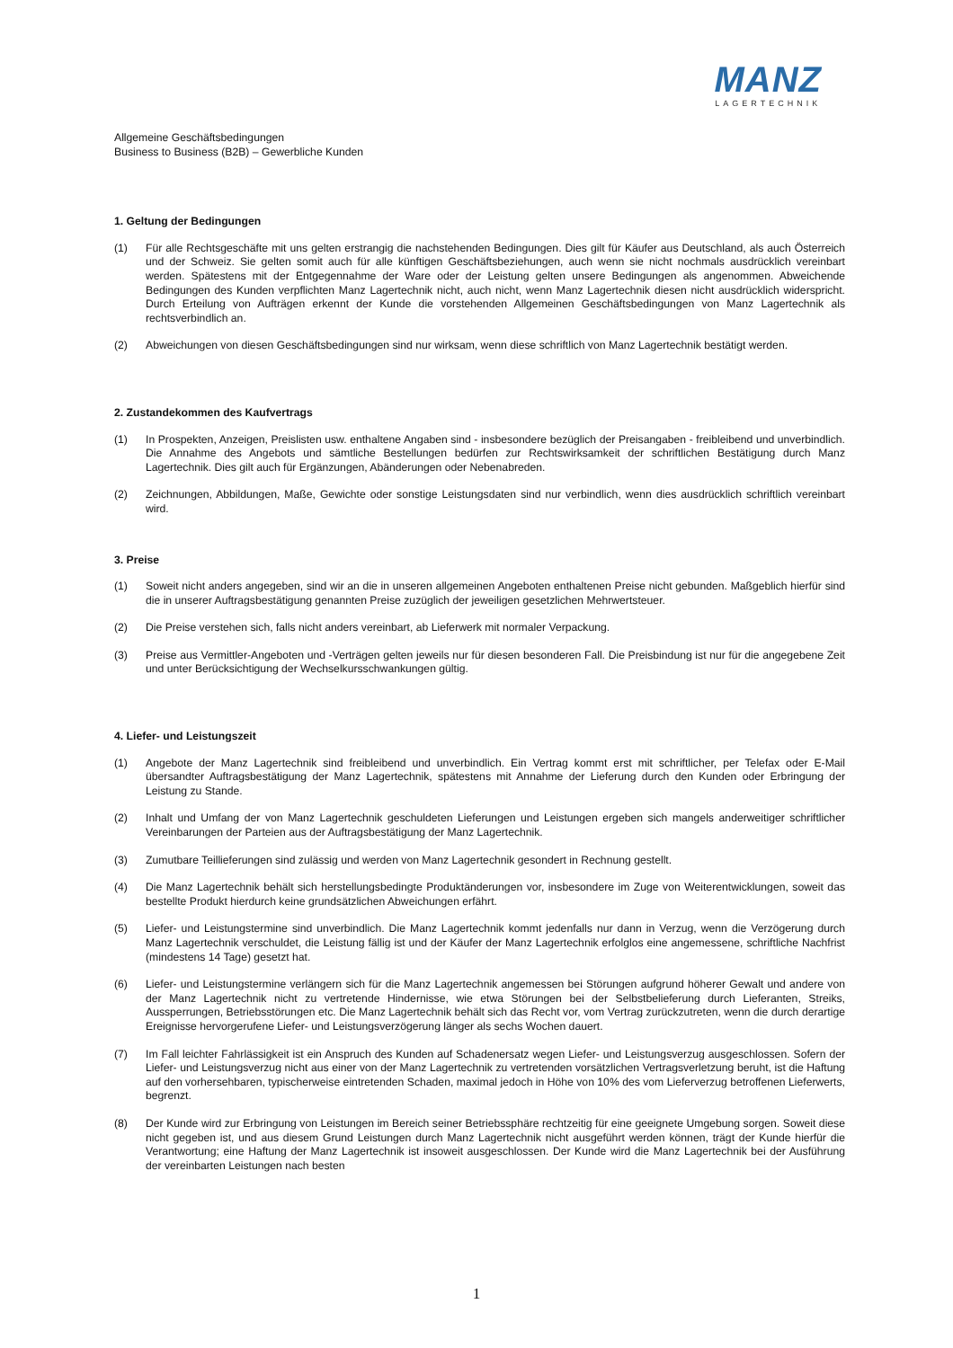MANZ
LAGERTECHNIK
Allgemeine Geschäftsbedingungen
Business to Business (B2B) – Gewerbliche Kunden
1. Geltung der Bedingungen
(1) Für alle Rechtsgeschäfte mit uns gelten erstrangig die nachstehenden Bedingungen. Dies gilt für Käufer aus Deutschland, als auch Österreich und der Schweiz. Sie gelten somit auch für alle künftigen Geschäftsbeziehungen, auch wenn sie nicht nochmals ausdrücklich vereinbart werden. Spätestens mit der Entgegennahme der Ware oder der Leistung gelten unsere Bedingungen als angenommen. Abweichende Bedingungen des Kunden verpflichten Manz Lagertechnik nicht, auch nicht, wenn Manz Lagertechnik diesen nicht ausdrücklich widerspricht. Durch Erteilung von Aufträgen erkennt der Kunde die vorstehenden Allgemeinen Geschäftsbedingungen von Manz Lagertechnik als rechtsverbindlich an.
(2) Abweichungen von diesen Geschäftsbedingungen sind nur wirksam, wenn diese schriftlich von Manz Lagertechnik bestätigt werden.
2. Zustandekommen des Kaufvertrags
(1) In Prospekten, Anzeigen, Preislisten usw. enthaltene Angaben sind - insbesondere bezüglich der Preisangaben - freibleibend und unverbindlich. Die Annahme des Angebots und sämtliche Bestellungen bedürfen zur Rechtswirksamkeit der schriftlichen Bestätigung durch Manz Lagertechnik. Dies gilt auch für Ergänzungen, Abänderungen oder Nebenabreden.
(2) Zeichnungen, Abbildungen, Maße, Gewichte oder sonstige Leistungsdaten sind nur verbindlich, wenn dies ausdrücklich schriftlich vereinbart wird.
3. Preise
(1) Soweit nicht anders angegeben, sind wir an die in unseren allgemeinen Angeboten enthaltenen Preise nicht gebunden. Maßgeblich hierfür sind die in unserer Auftragsbestätigung genannten Preise zuzüglich der jeweiligen gesetzlichen Mehrwertsteuer.
(2) Die Preise verstehen sich, falls nicht anders vereinbart, ab Lieferwerk mit normaler Verpackung.
(3) Preise aus Vermittler-Angeboten und -Verträgen gelten jeweils nur für diesen besonderen Fall. Die Preisbindung ist nur für die angegebene Zeit und unter Berücksichtigung der Wechselkursschwankungen gültig.
4. Liefer- und Leistungszeit
(1) Angebote der Manz Lagertechnik sind freibleibend und unverbindlich. Ein Vertrag kommt erst mit schriftlicher, per Telefax oder E-Mail übersandter Auftragsbestätigung der Manz Lagertechnik, spätestens mit Annahme der Lieferung durch den Kunden oder Erbringung der Leistung zu Stande.
(2) Inhalt und Umfang der von Manz Lagertechnik geschuldeten Lieferungen und Leistungen ergeben sich mangels anderweitiger schriftlicher Vereinbarungen der Parteien aus der Auftragsbestätigung der Manz Lagertechnik.
(3) Zumutbare Teillieferungen sind zulässig und werden von Manz Lagertechnik gesondert in Rechnung gestellt.
(4) Die Manz Lagertechnik behält sich herstellungsbedingte Produktänderungen vor, insbesondere im Zuge von Weiterentwicklungen, soweit das bestellte Produkt hierdurch keine grundsätzlichen Abweichungen erfährt.
(5) Liefer- und Leistungstermine sind unverbindlich. Die Manz Lagertechnik kommt jedenfalls nur dann in Verzug, wenn die Verzögerung durch Manz Lagertechnik verschuldet, die Leistung fällig ist und der Käufer der Manz Lagertechnik erfolglos eine angemessene, schriftliche Nachfrist (mindestens 14 Tage) gesetzt hat.
(6) Liefer- und Leistungstermine verlängern sich für die Manz Lagertechnik angemessen bei Störungen aufgrund höherer Gewalt und andere von der Manz Lagertechnik nicht zu vertretende Hindernisse, wie etwa Störungen bei der Selbstbelieferung durch Lieferanten, Streiks, Aussperrungen, Betriebsstörungen etc. Die Manz Lagertechnik behält sich das Recht vor, vom Vertrag zurückzutreten, wenn die durch derartige Ereignisse hervorgerufene Liefer- und Leistungsverzögerung länger als sechs Wochen dauert.
(7) Im Fall leichter Fahrlässigkeit ist ein Anspruch des Kunden auf Schadenersatz wegen Liefer- und Leistungsverzug ausgeschlossen. Sofern der Liefer- und Leistungsverzug nicht aus einer von der Manz Lagertechnik zu vertretenden vorsätzlichen Vertragsverletzung beruht, ist die Haftung auf den vorhersehbaren, typischerweise eintretenden Schaden, maximal jedoch in Höhe von 10% des vom Lieferverzug betroffenen Lieferwerts, begrenzt.
(8) Der Kunde wird zur Erbringung von Leistungen im Bereich seiner Betriebssphäre rechtzeitig für eine geeignete Umgebung sorgen. Soweit diese nicht gegeben ist, und aus diesem Grund Leistungen durch Manz Lagertechnik nicht ausgeführt werden können, trägt der Kunde hierfür die Verantwortung; eine Haftung der Manz Lagertechnik ist insoweit ausgeschlossen. Der Kunde wird die Manz Lagertechnik bei der Ausführung der vereinbarten Leistungen nach besten
1